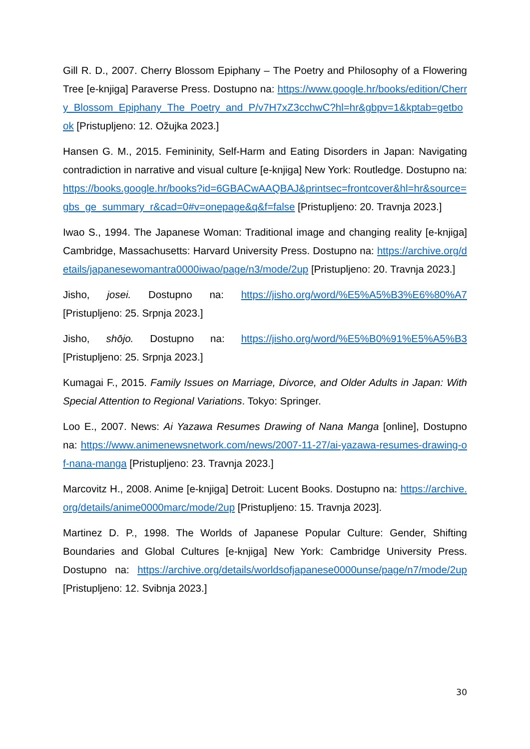Gill R. D., 2007. Cherry Blossom Epiphany – The Poetry and Philosophy of a Flowering Tree [e-knjiga] Paraverse Press. Dostupno na: https://www.google.hr/books/edition/Cherry_Blossom_Epiphany_The_Poetry_and_P/v7H7xZ3cchwC?hl=hr&gbpv=1&kptab=getbook [Pristupljeno: 12. Ožujka 2023.]
Hansen G. M., 2015. Femininity, Self-Harm and Eating Disorders in Japan: Navigating contradiction in narrative and visual culture [e-knjiga] New York: Routledge. Dostupno na: https://books.google.hr/books?id=6GBACwAAQBAJ&printsec=frontcover&hl=hr&source=gbs_ge_summary_r&cad=0#v=onepage&q&f=false [Pristupljeno: 20. Travnja 2023.]
Iwao S., 1994. The Japanese Woman: Traditional image and changing reality [e-knjiga] Cambridge, Massachusetts: Harvard University Press. Dostupno na: https://archive.org/details/japanesewomantra0000iwao/page/n3/mode/2up [Pristupljeno: 20. Travnja 2023.]
Jisho, josei. Dostupno na: https://jisho.org/word/%E5%A5%B3%E6%80%A7 [Pristupljeno: 25. Srpnja 2023.]
Jisho, shōjo. Dostupno na: https://jisho.org/word/%E5%B0%91%E5%A5%B3 [Pristupljeno: 25. Srpnja 2023.]
Kumagai F., 2015. Family Issues on Marriage, Divorce, and Older Adults in Japan: With Special Attention to Regional Variations. Tokyo: Springer.
Loo E., 2007. News: Ai Yazawa Resumes Drawing of Nana Manga [online], Dostupno na: https://www.animenewsnetwork.com/news/2007-11-27/ai-yazawa-resumes-drawing-of-nana-manga [Pristupljeno: 23. Travnja 2023.]
Marcovitz H., 2008. Anime [e-knjiga] Detroit: Lucent Books. Dostupno na: https://archive.org/details/anime0000marc/mode/2up [Pristupljeno: 15. Travnja 2023].
Martinez D. P., 1998. The Worlds of Japanese Popular Culture: Gender, Shifting Boundaries and Global Cultures [e-knjiga] New York: Cambridge University Press. Dostupno na: https://archive.org/details/worldsofjapanese0000unse/page/n7/mode/2up [Pristupljeno: 12. Svibnja 2023.]
30